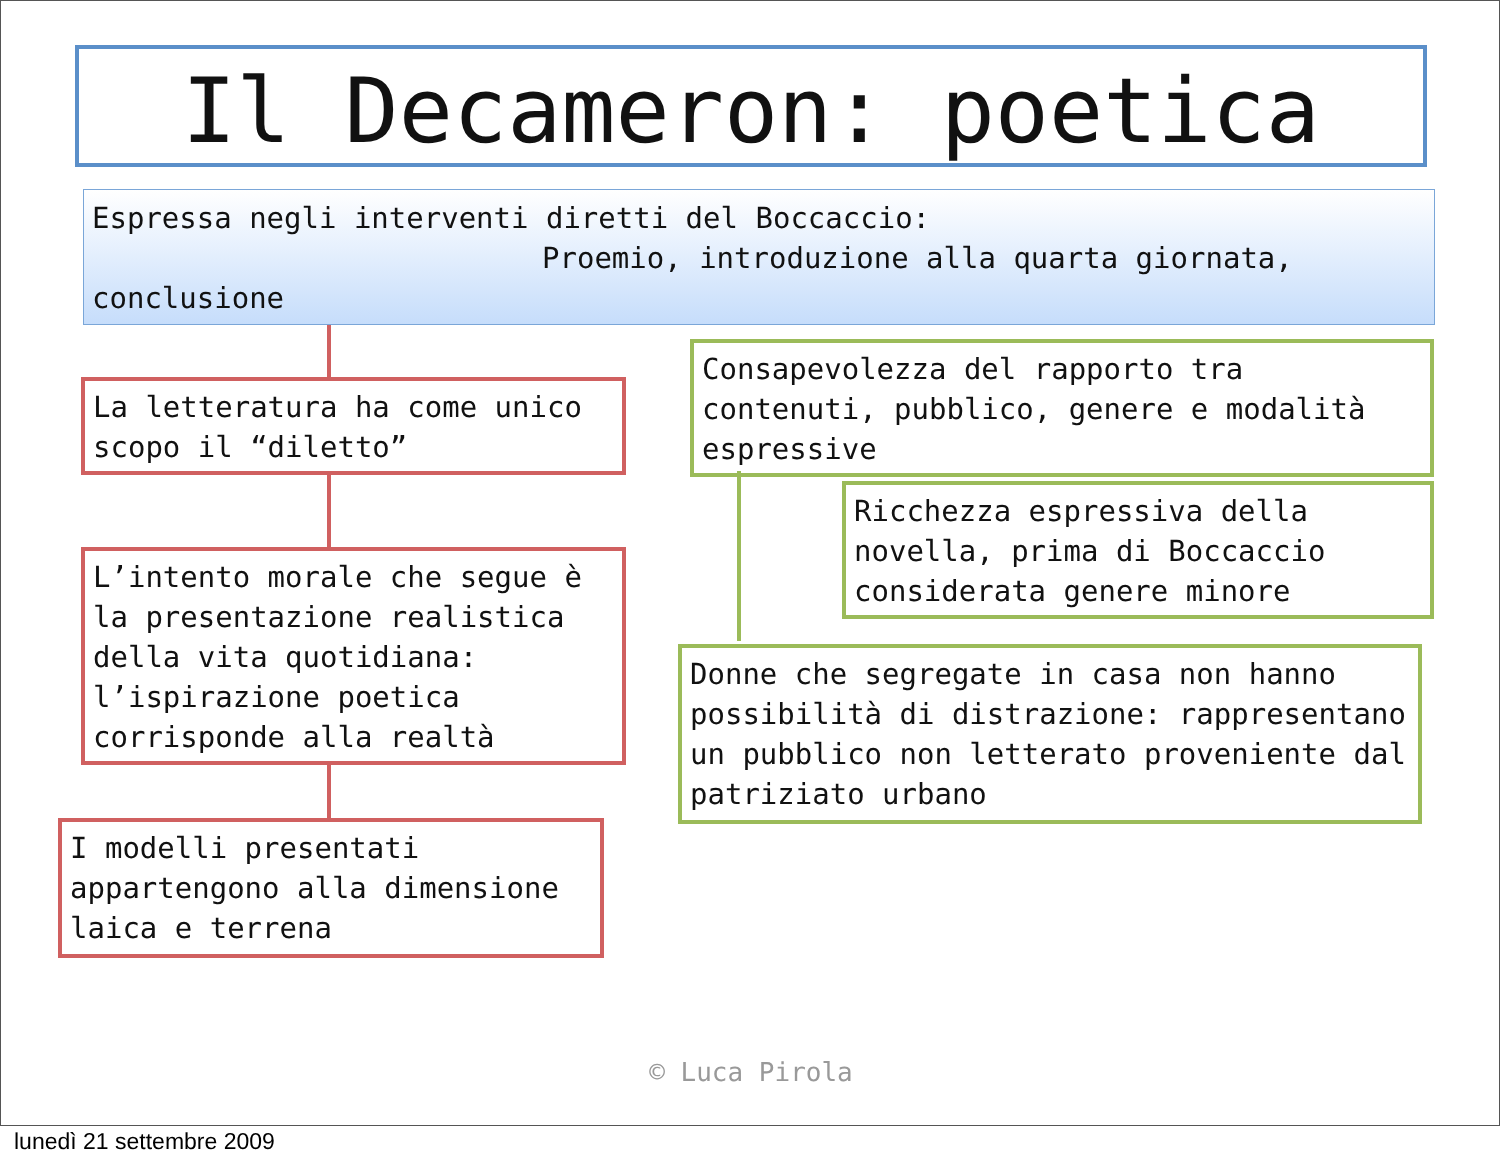Il Decameron: poetica
Espressa negli interventi diretti del Boccaccio:
Proemio, introduzione alla quarta giornata,
conclusione
La letteratura ha come unico scopo il “diletto”
L’intento morale che segue è la presentazione realistica della vita quotidiana: l’ispirazione poetica corrisponde alla realtà
I modelli presentati appartengono alla dimensione laica e terrena
Consapevolezza del rapporto tra contenuti, pubblico, genere e modalità espressive
Ricchezza espressiva della novella, prima di Boccaccio considerata genere minore
Donne che segregate in casa non hanno possibilità di distrazione: rappresentano un pubblico non letterato proveniente dal patriziato urbano
© Luca Pirola
lunedì 21 settembre 2009